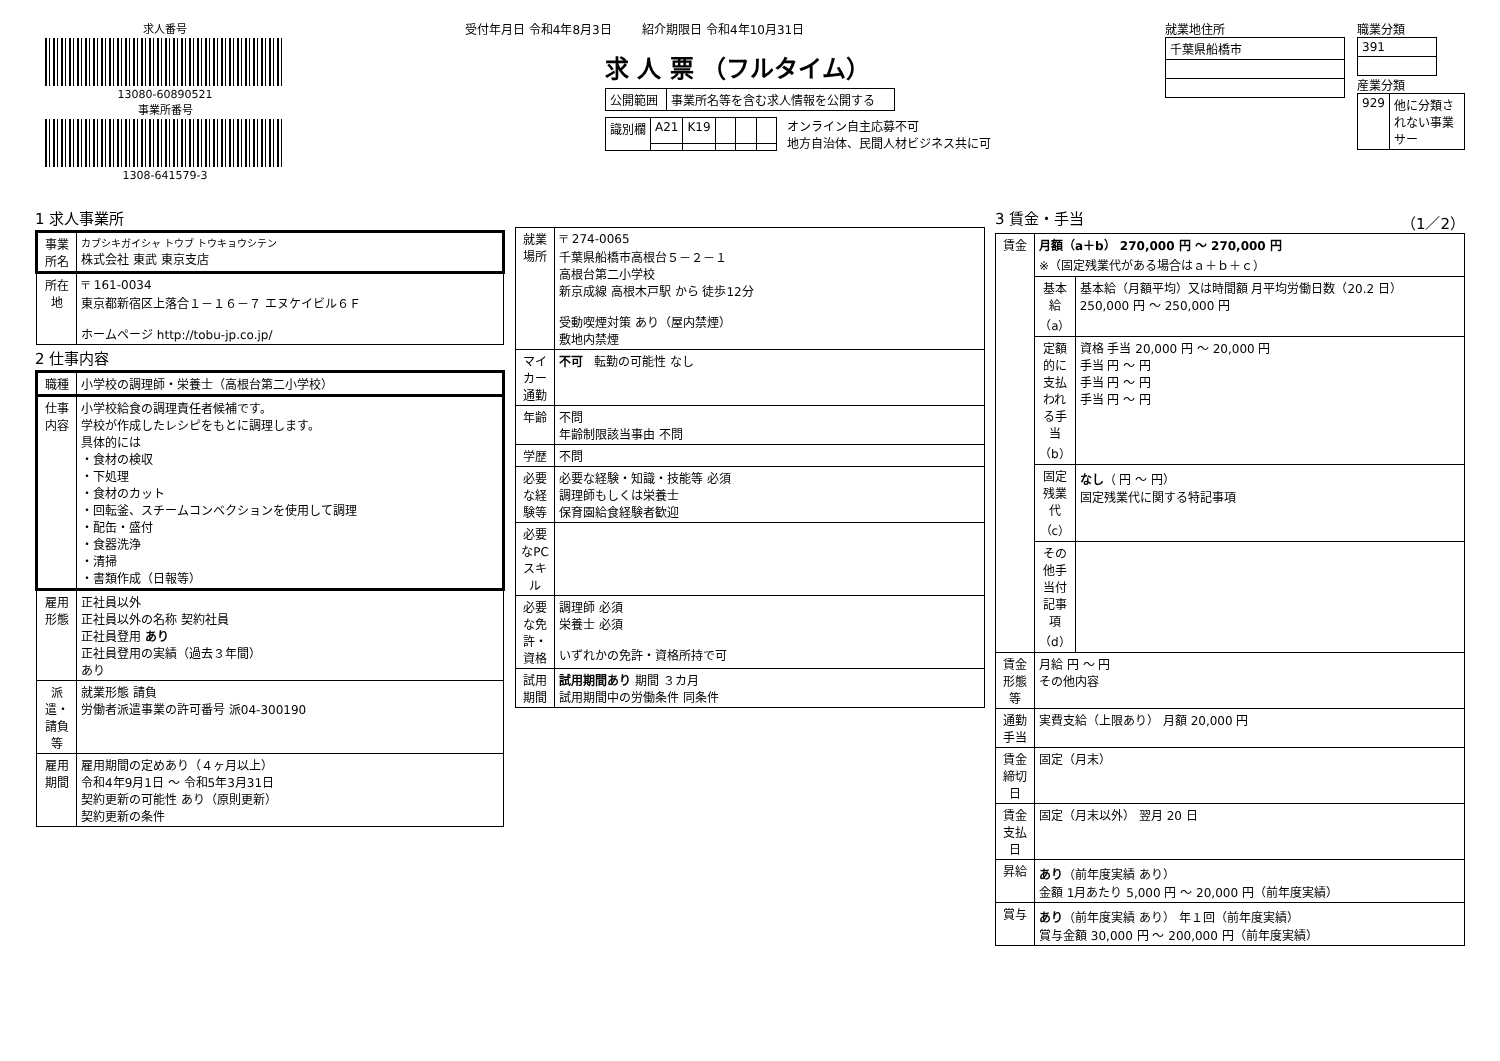求人番号
13080-60890521
事業所番号
1308-641579-3
受付年月日 令和4年8月3日 紹介期限日 令和4年10月31日
求 人 票 （フルタイム）
| 公開範囲 | 事業所名等を含む求人情報を公開する |
| 識別欄 | A21 | K19 | | | |
オンライン自主応募不可
地方自治体、民間人材ビジネス共に可
就業地住所
| 千葉県船橋市 |
職業分類
| 391 |
産業分類
| 929 | 他に分類されない事業サー |
1 求人事業所
| 事業所名 | カブシキガイシャ トウブ トウキョウシテン 株式会社 東武 東京支店 |
| 所在地 | 〒 161-0034 東京都新宿区上落合１－１６－７ エヌケイビル６Ｆ ホームページ http://tobu-jp.co.jp/ |
2 仕事内容
| 職種 | 小学校の調理師・栄養士（高根台第二小学校） |
| 仕事内容 | 小学校給食の調理責任者候補です。 学校が作成したレシピをもとに調理します。 具体的には ・食材の検収 ・下処理 ・食材のカット ・回転釜、スチームコンベクションを使用して調理 ・配缶・盛付 ・食器洗浄 ・清掃 ・書類作成（日報等） |
| 雇用形態 | 正社員以外 正社員以外の名称 契約社員 正社員登用 あり 正社員登用の実績（過去３年間） あり |
| 派遣・請負等 | 就業形態 請負 労働者派遣事業の許可番号 派04-300190 |
| 雇用期間 | 雇用期間の定めあり（４ヶ月以上） 令和4年9月1日 ～ 令和5年3月31日 契約更新の可能性 あり（原則更新） 契約更新の条件 |
| 就業場所 | 〒 274-0065 千葉県船橋市高根台５－２－１ 高根台第二小学校 新京成線 高根木戸駅 から 徒歩12分 受動喫煙対策 あり（屋内禁煙） 敷地内禁煙 |
| マイカー通勤 | 不可 転勤の可能性 なし |
| 年齢 | 不問 年齢制限該当事由 不問 |
| 学歴 | 不問 |
| 必要な経験等 | 必要な経験・知識・技能等 必須 調理師もしくは栄養士 保育園給食経験者歓迎 |
| 必要なPCスキル | |
| 必要な免許・資格 | 調理師 必須 栄養士 必須 いずれかの免許・資格所持で可 |
| 試用期間 | 試用期間あり 期間 ３カ月 試用期間中の労働条件 同条件 |
3 賃金・手当 （1／2）
| 賃金 | 月額（a＋b） 270,000 円 ～ 270,000 円 ※（固定残業代がある場合はａ＋ｂ＋ｃ） | |
| | 基本給（a） | 基本給（月額平均）又は時間額 月平均労働日数（20.2 日） 250,000 円 ～ 250,000 円 |
| | 定額的に支払われる手当（b） | 資格 手当 20,000 円 ～ 20,000 円 手当 円 ～ 円 手当 円 ～ 円 手当 円 ～ 円 |
| | 固定残業代（c） | なし （ 円 ～ 円） 固定残業代に関する特記事項 |
| | その他手当付記事項（d） | |
| 賃金形態等 | 月給 円 ～ 円 その他内容 | |
| 通勤手当 | 実費支給（上限あり） 月額 20,000 円 | |
| 賃金締切日 | 固定（月末） | |
| 賃金支払日 | 固定（月末以外） 翌月 20 日 | |
| 昇給 | あり （前年度実績 あり） 金額 1月あたり 5,000 円 ～ 20,000 円（前年度実績） | |
| 賞与 | あり （前年度実績 あり） 年１回（前年度実績） 賞与金額 30,000 円 ～ 200,000 円（前年度実績） | |